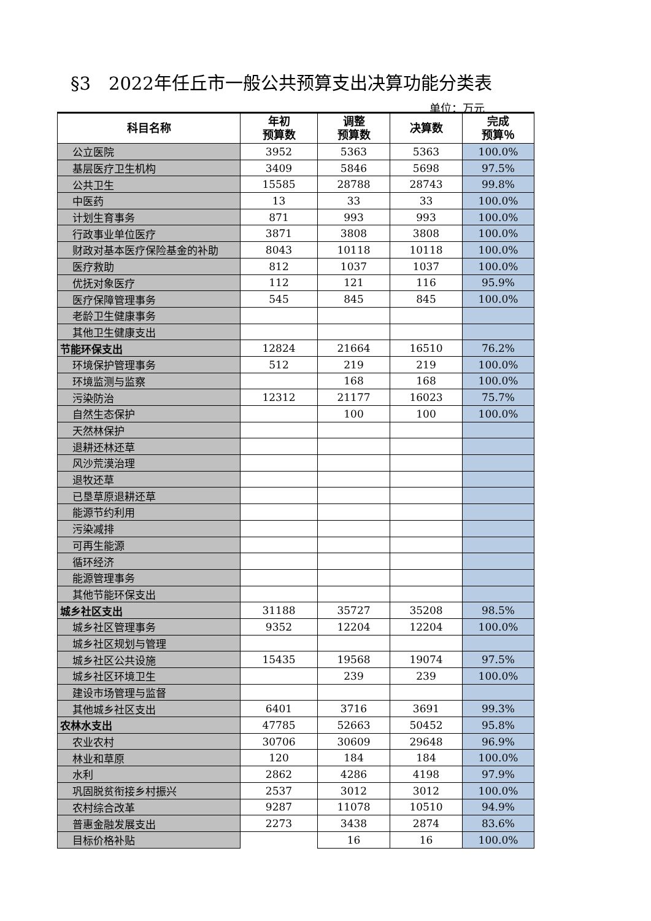§3　2022年任丘市一般公共预算支出决算功能分类表
单位：万元
| 科目名称 | 年初 预算数 | 调整 预算数 | 决算数 | 完成 预算％ |
| --- | --- | --- | --- | --- |
| 公立医院 | 3952 | 5363 | 5363 | 100.0% |
| 基层医疗卫生机构 | 3409 | 5846 | 5698 | 97.5% |
| 公共卫生 | 15585 | 28788 | 28743 | 99.8% |
| 中医药 | 13 | 33 | 33 | 100.0% |
| 计划生育事务 | 871 | 993 | 993 | 100.0% |
| 行政事业单位医疗 | 3871 | 3808 | 3808 | 100.0% |
| 财政对基本医疗保险基金的补助 | 8043 | 10118 | 10118 | 100.0% |
| 医疗救助 | 812 | 1037 | 1037 | 100.0% |
| 优抚对象医疗 | 112 | 121 | 116 | 95.9% |
| 医疗保障管理事务 | 545 | 845 | 845 | 100.0% |
| 老龄卫生健康事务 | | | | |
| 其他卫生健康支出 | | | | |
| 节能环保支出 | 12824 | 21664 | 16510 | 76.2% |
| 环境保护管理事务 | 512 | 219 | 219 | 100.0% |
| 环境监测与监察 | | 168 | 168 | 100.0% |
| 污染防治 | 12312 | 21177 | 16023 | 75.7% |
| 自然生态保护 | | 100 | 100 | 100.0% |
| 天然林保护 | | | | |
| 退耕还林还草 | | | | |
| 风沙荒漠治理 | | | | |
| 退牧还草 | | | | |
| 已垦草原退耕还草 | | | | |
| 能源节约利用 | | | | |
| 污染减排 | | | | |
| 可再生能源 | | | | |
| 循环经济 | | | | |
| 能源管理事务 | | | | |
| 其他节能环保支出 | | | | |
| 城乡社区支出 | 31188 | 35727 | 35208 | 98.5% |
| 城乡社区管理事务 | 9352 | 12204 | 12204 | 100.0% |
| 城乡社区规划与管理 | | | | |
| 城乡社区公共设施 | 15435 | 19568 | 19074 | 97.5% |
| 城乡社区环境卫生 | | 239 | 239 | 100.0% |
| 建设市场管理与监督 | | | | |
| 其他城乡社区支出 | 6401 | 3716 | 3691 | 99.3% |
| 农林水支出 | 47785 | 52663 | 50452 | 95.8% |
| 农业农村 | 30706 | 30609 | 29648 | 96.9% |
| 林业和草原 | 120 | 184 | 184 | 100.0% |
| 水利 | 2862 | 4286 | 4198 | 97.9% |
| 巩固脱贫衔接乡村振兴 | 2537 | 3012 | 3012 | 100.0% |
| 农村综合改革 | 9287 | 11078 | 10510 | 94.9% |
| 普惠金融发展支出 | 2273 | 3438 | 2874 | 83.6% |
| 目标价格补贴 | | 16 | 16 | 100.0% |